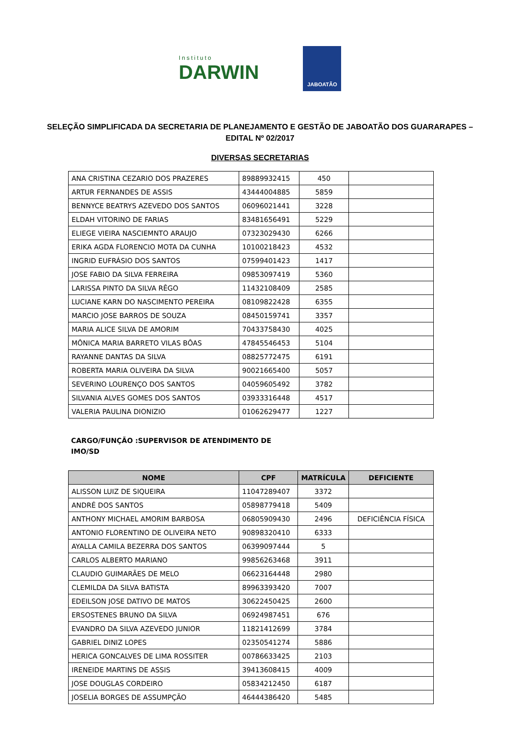Instituto
DARWIN
JABOATÃO
SELEÇÃO SIMPLIFICADA DA SECRETARIA DE PLANEJAMENTO E GESTÃO DE JABOATÃO DOS GUARARAPES – EDITAL Nº 02/2017
DIVERSAS SECRETARIAS
| ANA CRISTINA CEZARIO DOS PRAZERES | 89889932415 | 450 | |
| ARTUR FERNANDES DE ASSIS | 43444004885 | 5859 | |
| BENNYCE BEATRYS AZEVEDO DOS SANTOS | 06096021441 | 3228 | |
| ELDAH VITORINO DE FARIAS | 83481656491 | 5229 | |
| ELIEGE VIEIRA NASCIEMNTO ARAUJO | 07323029430 | 6266 | |
| ERIKA AGDA FLORENCIO MOTA DA CUNHA | 10100218423 | 4532 | |
| INGRID EUFRÁSIO DOS SANTOS | 07599401423 | 1417 | |
| JOSE FABIO DA SILVA FERREIRA | 09853097419 | 5360 | |
| LARISSA PINTO DA SILVA RÊGO | 11432108409 | 2585 | |
| LUCIANE KARN DO NASCIMENTO PEREIRA | 08109822428 | 6355 | |
| MARCIO JOSE BARROS DE SOUZA | 08450159741 | 3357 | |
| MARIA ALICE SILVA DE AMORIM | 70433758430 | 4025 | |
| MÔNICA MARIA BARRETO VILAS BÔAS | 47845546453 | 5104 | |
| RAYANNE DANTAS DA SILVA | 08825772475 | 6191 | |
| ROBERTA MARIA OLIVEIRA DA SILVA | 90021665400 | 5057 | |
| SEVERINO LOURENÇO DOS SANTOS | 04059605492 | 3782 | |
| SILVANIA ALVES GOMES DOS SANTOS | 03933316448 | 4517 | |
| VALERIA PAULINA DIONIZIO | 01062629477 | 1227 | |
CARGO/FUNÇÃO :SUPERVISOR DE ATENDIMENTO DE IMO/SD
| NOME | CPF | MATRÍCULA | DEFICIENTE |
| --- | --- | --- | --- |
| ALISSON LUIZ DE SIQUEIRA | 11047289407 | 3372 | |
| ANDRÉ DOS SANTOS | 05898779418 | 5409 | |
| ANTHONY MICHAEL AMORIM BARBOSA | 06805909430 | 2496 | DEFICIÊNCIA FÍSICA |
| ANTONIO FLORENTINO DE OLIVEIRA NETO | 90898320410 | 6333 | |
| AYALLA CAMILA BEZERRA DOS SANTOS | 06399097444 | 5 | |
| CARLOS ALBERTO MARIANO | 99856263468 | 3911 | |
| CLAUDIO GUIMARÃES DE MELO | 06623164448 | 2980 | |
| CLEMILDA DA SILVA BATISTA | 89963393420 | 7007 | |
| EDEILSON JOSE DATIVO DE MATOS | 30622450425 | 2600 | |
| ERSOSTENES BRUNO DA SILVA | 06924987451 | 676 | |
| EVANDRO DA SILVA AZEVEDO JUNIOR | 11821412699 | 3784 | |
| GABRIEL DINIZ LOPES | 02350541274 | 5886 | |
| HERICA GONCALVES DE LIMA ROSSITER | 00786633425 | 2103 | |
| IRENEIDE MARTINS DE ASSIS | 39413608415 | 4009 | |
| JOSE DOUGLAS CORDEIRO | 05834212450 | 6187 | |
| JOSELIA BORGES DE ASSUMPÇÃO | 46444386420 | 5485 | |